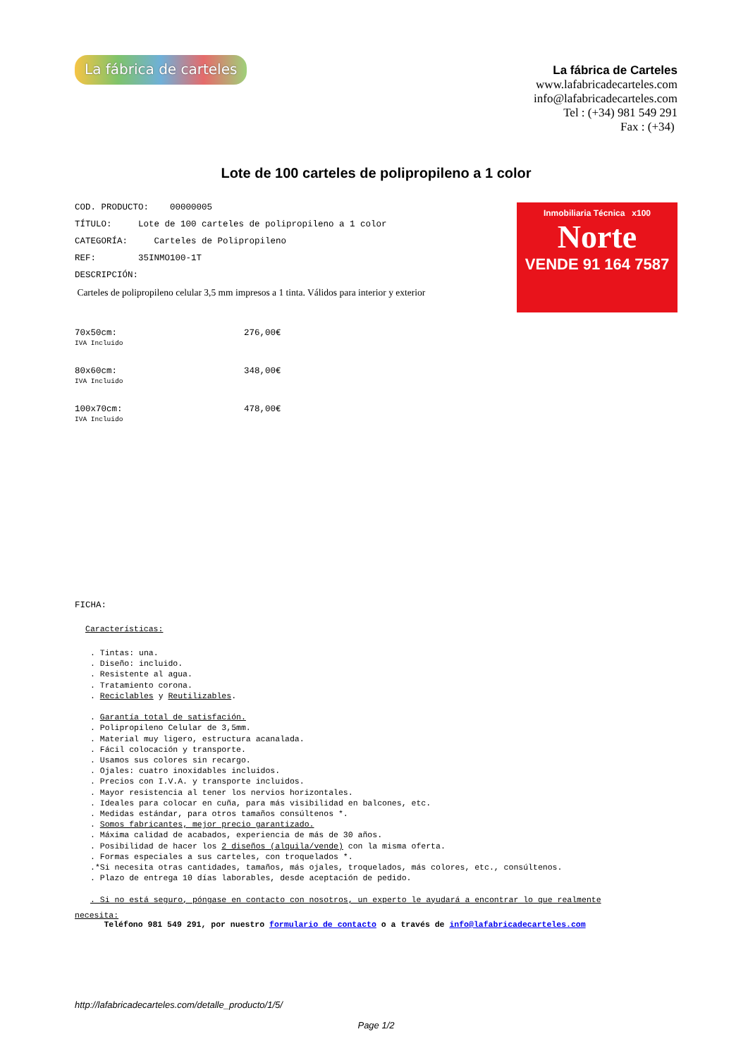La fábrica de carteles
La fábrica de Carteles
www.lafabricadecarteles.com
info@lafabricadecarteles.com
Tel : (+34) 981 549 291
Fax : (+34)
Lote de 100 carteles de polipropileno a 1 color
COD. PRODUCTO: 00000005
TÍTULO: Lote de 100 carteles de polipropileno a 1 color
CATEGORÍA: Carteles de Polipropileno
REF: 35INMO100-1T
DESCRIPCIÓN:
Carteles de polipropileno celular 3,5 mm impresos a 1 tinta. Válidos para interior y exterior
Inmobiliaria Técnica x100
Norte
VENDE 91 164 7587
70x50cm:
IVA Incluido
276,00€
80x60cm:
IVA Incluido
348,00€
100x70cm:
IVA Incluido
478,00€
FICHA:
Características:
. Tintas: una.
. Diseño: incluido.
. Resistente al agua.
. Tratamiento corona.
. Reciclables y Reutilizables.
. Garantía total de satisfación.
. Polipropileno Celular de 3,5mm.
. Material muy ligero, estructura acanalada.
. Fácil colocación y transporte.
. Usamos sus colores sin recargo.
. Ojales: cuatro inoxidables incluidos.
. Precios con I.V.A. y transporte incluidos.
. Mayor resistencia al tener los nervios horizontales.
. Ideales para colocar en cuña, para más visibilidad en balcones, etc.
. Medidas estándar, para otros tamaños consúltenos *.
. Somos fabricantes, mejor precio garantizado.
. Máxima calidad de acabados, experiencia de más de 30 años.
. Posibilidad de hacer los 2 diseños (alquila/vende) con la misma oferta.
. Formas especiales a sus carteles, con troquelados *.
.*Si necesita otras cantidades, tamaños, más ojales, troquelados, más colores, etc., consúltenos.
. Plazo de entrega 10 días laborables, desde aceptación de pedido.
. Si no está seguro, póngase en contacto con nosotros, un experto le ayudará a encontrar lo que realmente
necesita:
Teléfono 981 549 291, por nuestro formulario de contacto o a través de info@lafabricadecarteles.com
http://lafabricadecarteles.com/detalle_producto/1/5/
Page 1/2